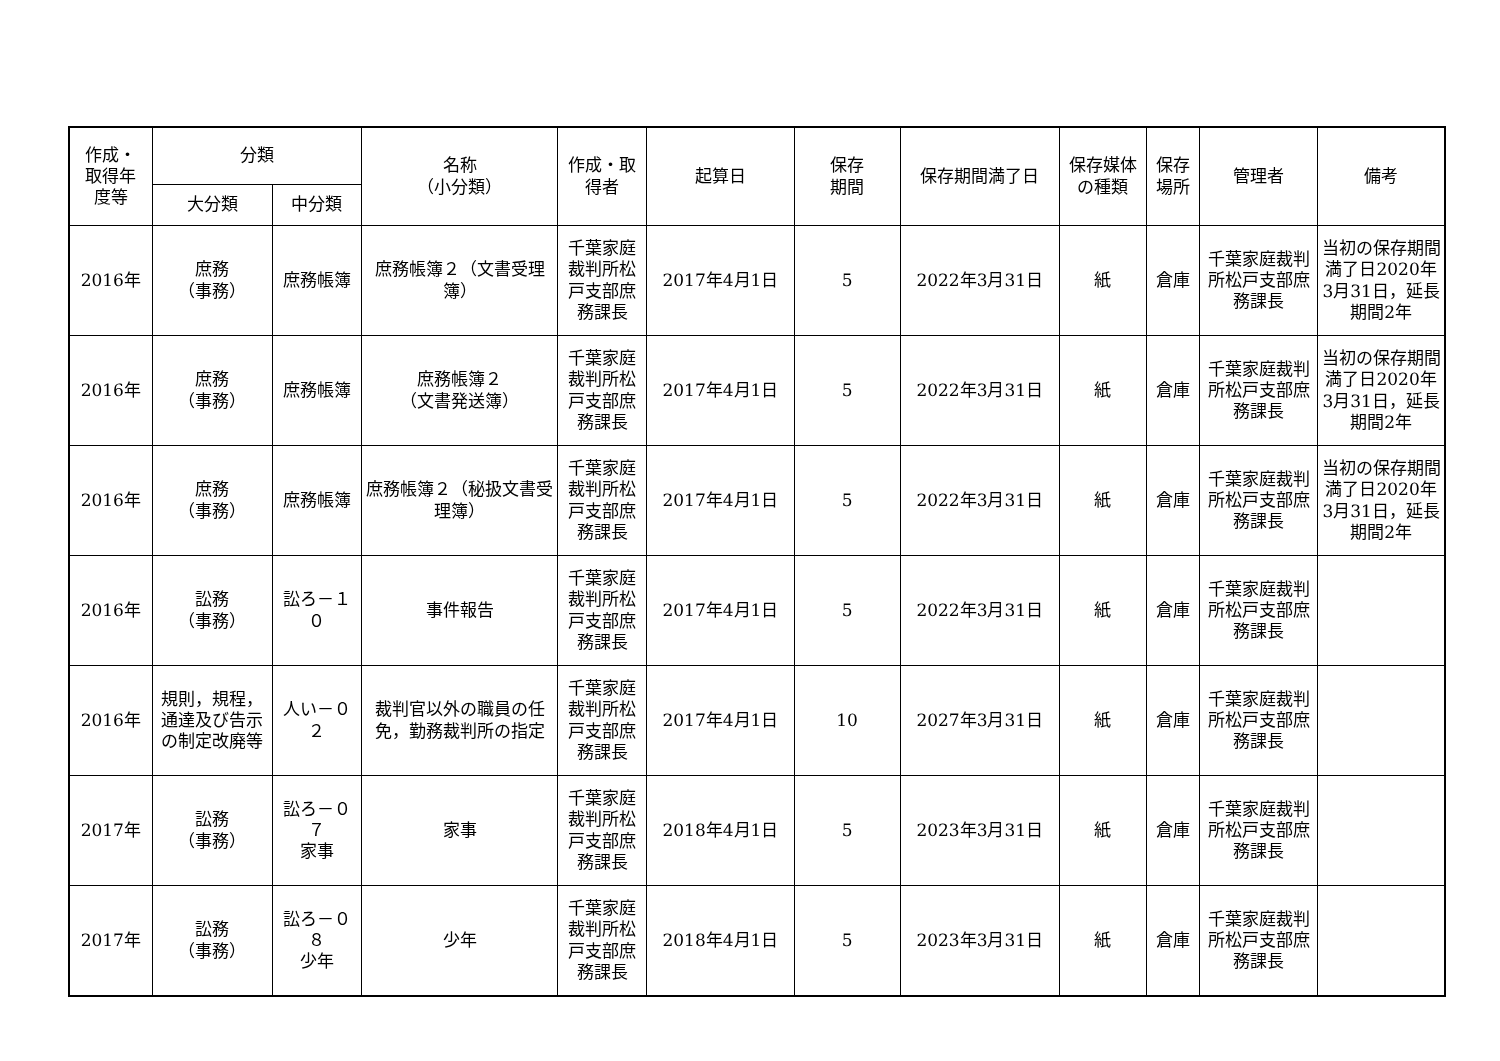| 作成・ 取得年 度等 | 分類 | | 名称 （小分類） | 作成・取 得者 | 起算日 | 保存 期間 | 保存期間満了日 | 保存媒体 の種類 | 保存 場所 | 管理者 | 備考 |
| --- | --- | --- | --- | --- | --- | --- | --- | --- | --- | --- | --- |
| | 大分類 | 中分類 | | | | | | | | | |
| 2016年 | 庶務 （事務） | 庶務帳簿 | 庶務帳簿２（文書受理簿） | 千葉家庭裁判所松戸支部庶務課長 | 2017年4月1日 | 5 | 2022年3月31日 | 紙 | 倉庫 | 千葉家庭裁判所松戸支部庶務課長 | 当初の保存期間満了日2020年3月31日，延長期間2年 |
| 2016年 | 庶務 （事務） | 庶務帳簿 | 庶務帳簿２ （文書発送簿） | 千葉家庭裁判所松戸支部庶務課長 | 2017年4月1日 | 5 | 2022年3月31日 | 紙 | 倉庫 | 千葉家庭裁判所松戸支部庶務課長 | 当初の保存期間満了日2020年3月31日，延長期間2年 |
| 2016年 | 庶務 （事務） | 庶務帳簿 | 庶務帳簿２（秘扱文書受理簿） | 千葉家庭裁判所松戸支部庶務課長 | 2017年4月1日 | 5 | 2022年3月31日 | 紙 | 倉庫 | 千葉家庭裁判所松戸支部庶務課長 | 当初の保存期間満了日2020年3月31日，延長期間2年 |
| 2016年 | 訟務 （事務） | 訟ろ－１０ | 事件報告 | 千葉家庭裁判所松戸支部庶務課長 | 2017年4月1日 | 5 | 2022年3月31日 | 紙 | 倉庫 | 千葉家庭裁判所松戸支部庶務課長 | |
| 2016年 | 規則，規程，通達及び告示の制定改廃等 | 人い－０２ | 裁判官以外の職員の任免，勤務裁判所の指定 | 千葉家庭裁判所松戸支部庶務課長 | 2017年4月1日 | 10 | 2027年3月31日 | 紙 | 倉庫 | 千葉家庭裁判所松戸支部庶務課長 | |
| 2017年 | 訟務 （事務） | 訟ろ－０７ 家事 | 家事 | 千葉家庭裁判所松戸支部庶務課長 | 2018年4月1日 | 5 | 2023年3月31日 | 紙 | 倉庫 | 千葉家庭裁判所松戸支部庶務課長 | |
| 2017年 | 訟務 （事務） | 訟ろ－０８ 少年 | 少年 | 千葉家庭裁判所松戸支部庶務課長 | 2018年4月1日 | 5 | 2023年3月31日 | 紙 | 倉庫 | 千葉家庭裁判所松戸支部庶務課長 | |